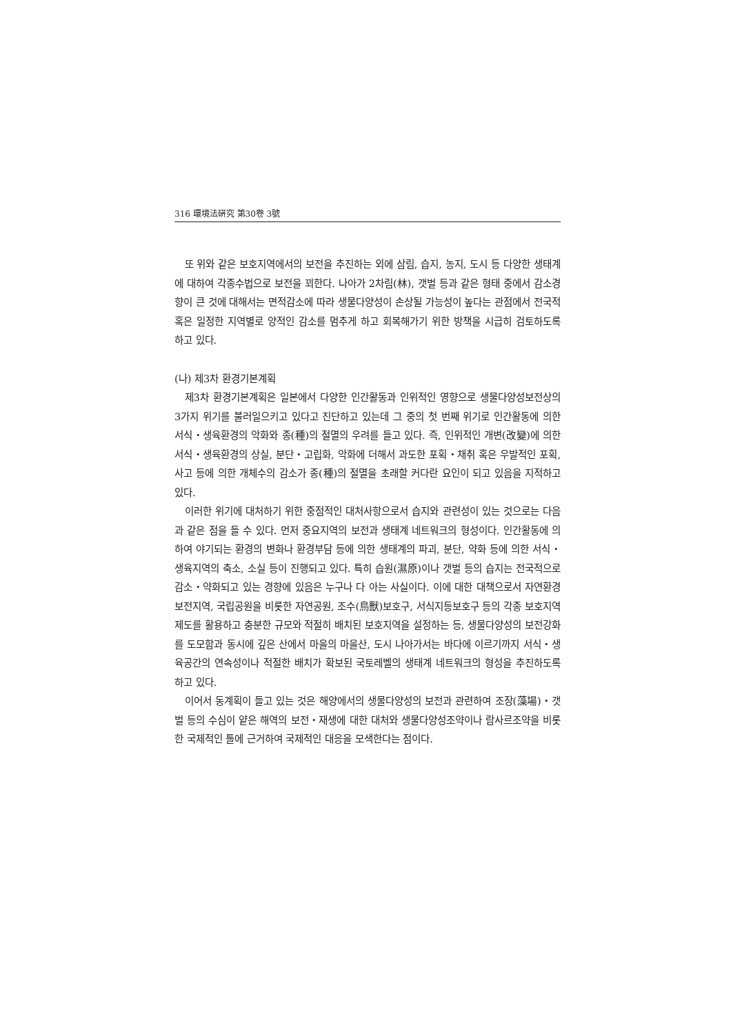316 環境法硏究 第30卷 3號
또 위와 같은 보호지역에서의 보전을 추진하는 외에 삼림, 습지, 농지, 도시 등 다양한 생태계에 대하여 각종수법으로 보전을 꾀한다. 나아가 2차림(林), 갯벌 등과 같은 형태 중에서 감소경향이 큰 것에 대해서는 면적감소에 따라 생물다양성이 손상될 가능성이 높다는 관점에서 전국적 혹은 일정한 지역별로 양적인 감소를 멈추게 하고 회복해가기 위한 방책을 시급히 검토하도록 하고 있다.
(나) 제3차 환경기본계획
제3차 환경기본계획은 일본에서 다양한 인간활동과 인위적인 영향으로 생물다양성보전상의 3가지 위기를 불러일으키고 있다고 진단하고 있는데 그 중의 첫 번째 위기로 인간활동에 의한 서식・생육환경의 악화와 종(種)의 절멸의 우려를 들고 있다. 즉, 인위적인 개변(改變)에 의한 서식・생육환경의 상실, 분단・고립화, 악화에 더해서 과도한 포획・채취 혹은 우발적인 포획, 사고 등에 의한 개체수의 감소가 종(種)의 절멸을 초래할 커다란 요인이 되고 있음을 지적하고 있다.
이러한 위기에 대처하기 위한 중점적인 대처사항으로서 습지와 관련성이 있는 것으로는 다음과 같은 점을 들 수 있다. 먼저 중요지역의 보전과 생태계 네트워크의 형성이다. 인간활동에 의하여 야기되는 환경의 변화나 환경부담 등에 의한 생태계의 파괴, 분단, 약화 등에 의한 서식・생육지역의 축소, 소실 등이 진행되고 있다. 특히 습원(濕原)이나 갯벌 등의 습지는 전국적으로 감소・약화되고 있는 경향에 있음은 누구나 다 아는 사실이다. 이에 대한 대책으로서 자연환경보전지역, 국립공원을 비롯한 자연공원, 조수(鳥獸)보호구, 서식지등보호구 등의 각종 보호지역제도를 활용하고 충분한 규모와 적절히 배치된 보호지역을 설정하는 등, 생물다양성의 보전강화를 도모함과 동시에 깊은 산에서 마을의 마을산, 도시 나아가서는 바다에 이르기까지 서식・생육공간의 연속성이나 적절한 배치가 확보된 국토레벨의 생태계 네트워크의 형성을 추진하도록 하고 있다.
이어서 동계획이 들고 있는 것은 해양에서의 생물다양성의 보전과 관련하여 조장(藻場)・갯벌 등의 수심이 얕은 해역의 보전・재생에 대한 대처와 생물다양성조약이나 람사르조약을 비롯한 국제적인 틀에 근거하여 국제적인 대응을 모색한다는 점이다.